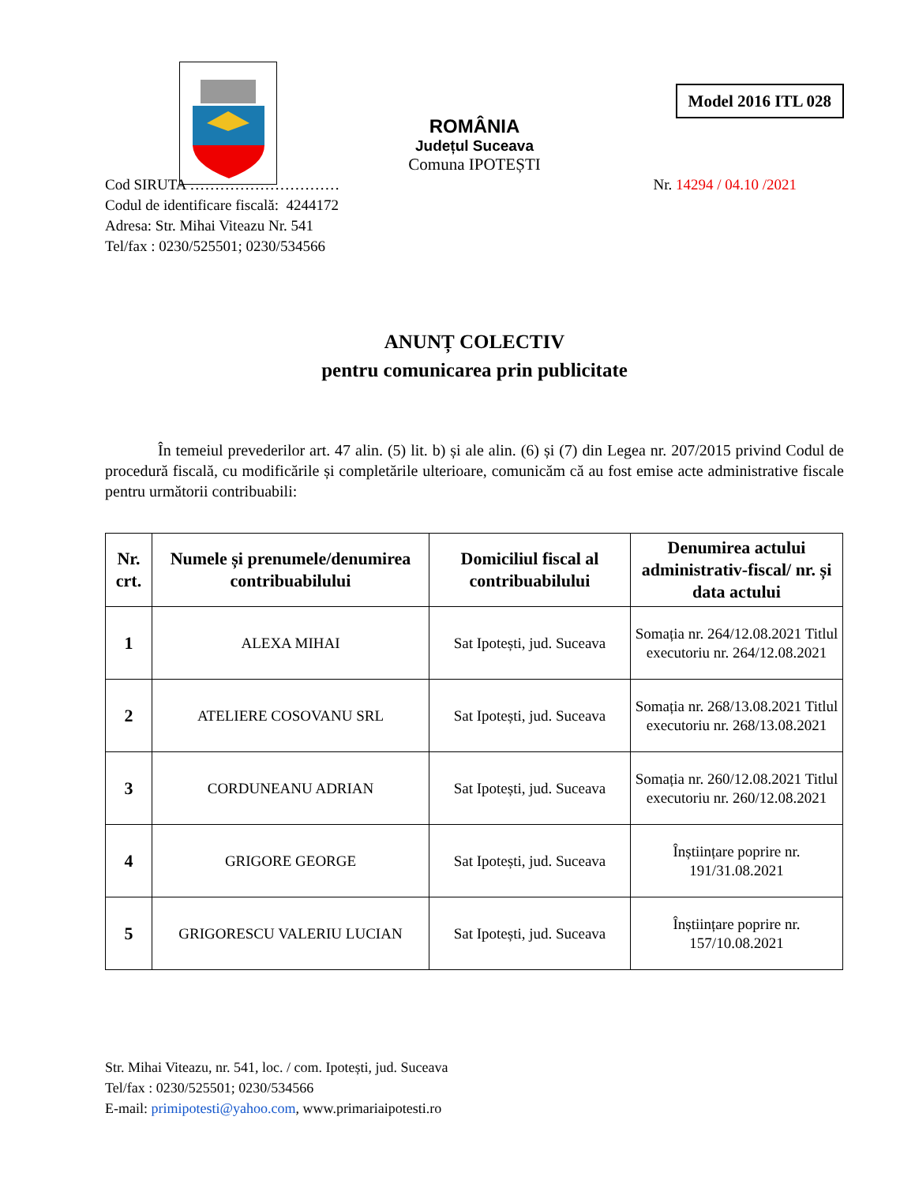Model 2016 ITL 028
ROMÂNIA
Județul Suceava
Comuna IPOTEȘTI
Cod SIRUTA …………………………
Codul de identificare fiscală: 4244172
Adresa: Str. Mihai Viteazu Nr. 541
Tel/fax : 0230/525501; 0230/534566
Nr. 14294 / 04.10 /2021
ANUNȚ COLECTIV
pentru comunicarea prin publicitate
În temeiul prevederilor art. 47 alin. (5) lit. b) și ale alin. (6) și (7) din Legea nr. 207/2015 privind Codul de procedură fiscală, cu modificările și completările ulterioare, comunicăm că au fost emise acte administrative fiscale pentru următorii contribuabili:
| Nr. crt. | Numele și prenumele/denumirea contribuabilului | Domiciliul fiscal al contribuabilului | Denumirea actului administrativ-fiscal/ nr. și data actului |
| --- | --- | --- | --- |
| 1 | ALEXA MIHAI | Sat Ipotești, jud. Suceava | Somația nr. 264/12.08.2021 Titlul executoriu nr. 264/12.08.2021 |
| 2 | ATELIERE COSOVANU SRL | Sat Ipotești, jud. Suceava | Somația nr. 268/13.08.2021 Titlul executoriu nr. 268/13.08.2021 |
| 3 | CORDUNEANU ADRIAN | Sat Ipotești, jud. Suceava | Somația nr. 260/12.08.2021 Titlul executoriu nr. 260/12.08.2021 |
| 4 | GRIGORE GEORGE | Sat Ipotești, jud. Suceava | Înștiințare poprire nr. 191/31.08.2021 |
| 5 | GRIGORESCU VALERIU LUCIAN | Sat Ipotești, jud. Suceava | Înștiințare poprire nr. 157/10.08.2021 |
Str. Mihai Viteazu, nr. 541, loc. / com. Ipotești, jud. Suceava
Tel/fax : 0230/525501; 0230/534566
E-mail: primipotesti@yahoo.com, www.primariaipotesti.ro